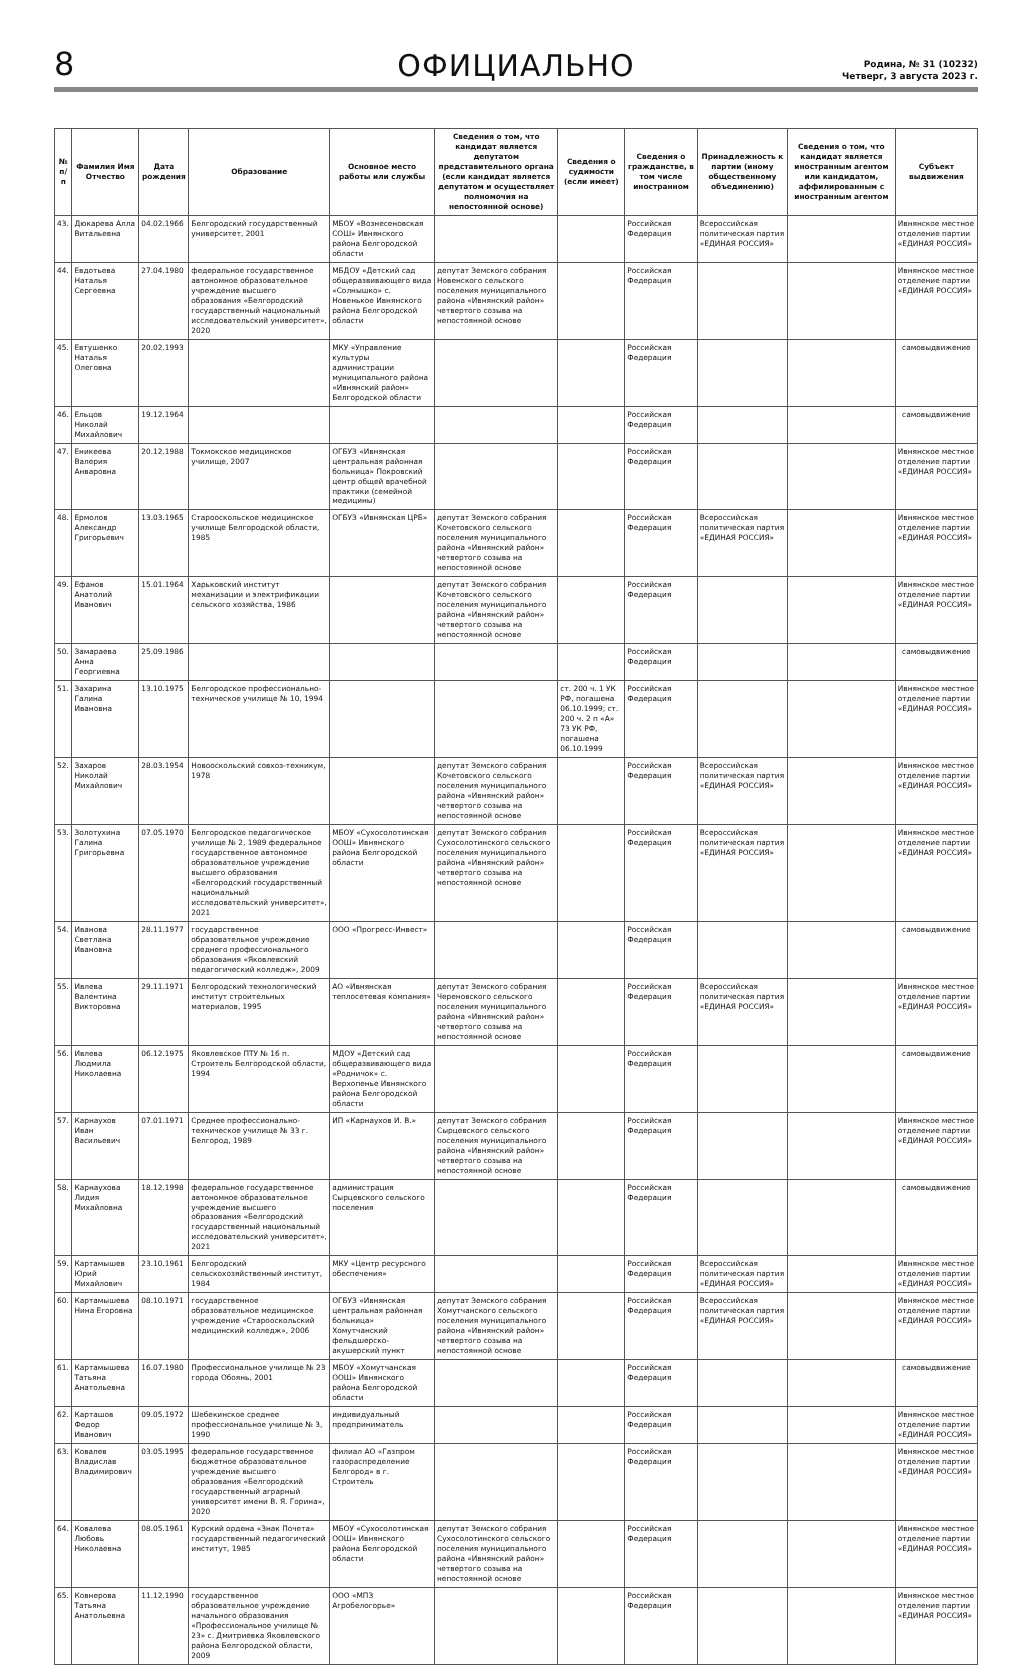8
ОФИЦИАЛЬНО
Родина, № 31 (10232)
Четверг, 3 августа 2023 г.
| № п/п | Фамилия Имя Отчество | Дата рождения | Образование | Основное место работы или службы | Сведения о том, что кандидат является депутатом представительного органа (если кандидат является депутатом и осуществляет полномочия на непостоянной основе) | Сведения о судимости (если имеет) | Сведения о гражданстве, в том числе иностранном | Принадлежность к партии (иному общественному объединению) | Сведения о том, что кандидат является иностранным агентом или кандидатом, аффилированным с иностранным агентом | Субъект выдвижения |
| --- | --- | --- | --- | --- | --- | --- | --- | --- | --- | --- |
| 43. | Дюкарева Алла Витальевна | 04.02.1966 | Белгородский государственный университет, 2001 | МБОУ «Вознесеновская СОШ» Ивнянского района Белгородской области | | | Российская Федерация | Всероссийская политическая партия «ЕДИНАЯ РОССИЯ» | | Ивнянское местное отделение партии «ЕДИНАЯ РОССИЯ» |
| 44. | Евдотьева Наталья Сергеевна | 27.04.1980 | федеральное государственное автономное образовательное учреждение высшего образования «Белгородский государственный национальный исследовательский университет», 2020 | МБДОУ «Детский сад общеразвивающего вида «Солнышко» с. Новенькое Ивнянского района Белгородской области | депутат Земского собрания Новенского сельского поселения муниципального района «Ивнянский район» четвертого созыва на непостоянной основе | | Российская Федерация | | | Ивнянское местное отделение партии «ЕДИНАЯ РОССИЯ» |
| 45. | Евтушенко Наталья Олеговна | 20.02.1993 | | МКУ «Управление культуры администрации муниципального района «Ивнянский район» Белгородской области | | | Российская Федерация | | | самовыдвижение |
| 46. | Ельцов Николай Михайлович | 19.12.1964 | | | | | Российская Федерация | | | самовыдвижение |
| 47. | Еникеева Валерия Анваровна | 20.12.1988 | Токмокское медицинское училище, 2007 | ОГБУЗ «Ивнянская центральная районная больница» Покровский центр общей врачебной практики (семейной медицины) | | | Российская Федерация | | | Ивнянское местное отделение партии «ЕДИНАЯ РОССИЯ» |
| 48. | Ермолов Александр Григорьевич | 13.03.1965 | Старооскольское медицинское училище Белгородской области, 1985 | ОГБУЗ «Ивнянская ЦРБ» | депутат Земского собрания Кочетовского сельского поселения муниципального района «Ивнянский район» четвертого созыва на непостоянной основе | | Российская Федерация | Всероссийская политическая партия «ЕДИНАЯ РОССИЯ» | | Ивнянское местное отделение партии «ЕДИНАЯ РОССИЯ» |
| 49. | Ефанов Анатолий Иванович | 15.01.1964 | Харьковский институт механизации и электрификации сельского хозяйства, 1986 | | депутат Земского собрания Кочетовского сельского поселения муниципального района «Ивнянский район» четвертого созыва на непостоянной основе | | Российская Федерация | | | Ивнянское местное отделение партии «ЕДИНАЯ РОССИЯ» |
| 50. | Замараева Анна Георгиевна | 25.09.1986 | | | | | Российская Федерация | | | самовыдвижение |
| 51. | Захарина Галина Ивановна | 13.10.1975 | Белгородское профессионально-техническое училище № 10, 1994 | | | ст. 200 ч. 1 УК РФ, погашена 06.10.1999; ст. 200 ч. 2 п «А» 73 УК РФ, погашена 06.10.1999 | Российская Федерация | | | Ивнянское местное отделение партии «ЕДИНАЯ РОССИЯ» |
| 52. | Захаров Николай Михайлович | 28.03.1954 | Новооскольский совхоз-техникум, 1978 | | депутат Земского собрания Кочетовского сельского поселения муниципального района «Ивнянский район» четвертого созыва на непостоянной основе | | Российская Федерация | Всероссийская политическая партия «ЕДИНАЯ РОССИЯ» | | Ивнянское местное отделение партии «ЕДИНАЯ РОССИЯ» |
| 53. | Золотухина Галина Григорьевна | 07.05.1970 | Белгородское педагогическое училище № 2, 1989 федеральное государственное автономное образовательное учреждение высшего образования «Белгородский государственный национальный исследовательский университет», 2021 | МБОУ «Сухосолотинская ООШ» Ивнянского района Белгородской области | депутат Земского собрания Сухосолотинского сельского поселения муниципального района «Ивнянский район» четвертого созыва на непостоянной основе | | Российская Федерация | Всероссийская политическая партия «ЕДИНАЯ РОССИЯ» | | Ивнянское местное отделение партии «ЕДИНАЯ РОССИЯ» |
| 54. | Иванова Светлана Ивановна | 28.11.1977 | государственное образовательное учреждение среднего профессионального образования «Яковлевский педагогический колледж», 2009 | ООО «Прогресс-Инвест» | | | Российская Федерация | | | самовыдвижение |
| 55. | Ивлева Валентина Викторовна | 29.11.1971 | Белгородский технологический институт строительных материалов, 1995 | АО «Ивнянская теплосетевая компания» | депутат Земского собрания Череновского сельского поселения муниципального района «Ивнянский район» четвертого созыва на непостоянной основе | | Российская Федерация | Всероссийская политическая партия «ЕДИНАЯ РОССИЯ» | | Ивнянское местное отделение партии «ЕДИНАЯ РОССИЯ» |
| 56. | Ивлева Людмила Николаевна | 06.12.1975 | Яковлевское ПТУ № 16 п. Строитель Белгородской области, 1994 | МДОУ «Детский сад общеразвивающего вида «Родничок» с. Верхопенье Ивнянского района Белгородской области | | | Российская Федерация | | | самовыдвижение |
| 57. | Карнаухов Иван Васильевич | 07.01.1971 | Среднее профессионально-техническое училище № 33 г. Белгород, 1989 | ИП «Карнаухов И. В.» | депутат Земского собрания Сырцевского сельского поселения муниципального района «Ивнянский район» четвертого созыва на непостоянной основе | | Российская Федерация | | | Ивнянское местное отделение партии «ЕДИНАЯ РОССИЯ» |
| 58. | Карнаухова Лидия Михайловна | 18.12.1998 | федеральное государственное автономное образовательное учреждение высшего образования «Белгородский государственный национальный исследовательский университет», 2021 | администрация Сырцевского сельского поселения | | | Российская Федерация | | | самовыдвижение |
| 59. | Картамышев Юрий Михайлович | 23.10.1961 | Белгородский сельскохозяйственный институт, 1984 | МКУ «Центр ресурсного обеспечения» | | | Российская Федерация | Всероссийская политическая партия «ЕДИНАЯ РОССИЯ» | | Ивнянское местное отделение партии «ЕДИНАЯ РОССИЯ» |
| 60. | Картамышева Нина Егоровна | 08.10.1971 | государственное образовательное медицинское учреждение «Старооскольский медицинский колледж», 2006 | ОГБУЗ «Ивнянская центральная районная больница» Хомутчанский фельдшерско-акушерский пункт | депутат Земского собрания Хомутчанского сельского поселения муниципального района «Ивнянский район» четвертого созыва на непостоянной основе | | Российская Федерация | Всероссийская политическая партия «ЕДИНАЯ РОССИЯ» | | Ивнянское местное отделение партии «ЕДИНАЯ РОССИЯ» |
| 61. | Картамышева Татьяна Анатольевна | 16.07.1980 | Профессиональное училище № 23 города Обоянь, 2001 | МБОУ «Хомутчанская ООШ» Ивнянского района Белгородской области | | | Российская Федерация | | | самовыдвижение |
| 62. | Карташов Федор Иванович | 09.05.1972 | Шебекинское среднее профессиональное училище № 3, 1990 | индивидуальный предприниматель | | | Российская Федерация | | | Ивнянское местное отделение партии «ЕДИНАЯ РОССИЯ» |
| 63. | Ковалев Владислав Владимирович | 03.05.1995 | федеральное государственное бюджетное образовательное учреждение высшего образования «Белгородский государственный аграрный университет имени В. Я. Горина», 2020 | филиал АО «Газпром газораспределение Белгород» в г. Строитель | | | Российская Федерация | | | Ивнянское местное отделение партии «ЕДИНАЯ РОССИЯ» |
| 64. | Ковалева Любовь Николаевна | 08.05.1961 | Курский ордена «Знак Почета» государственный педагогический институт, 1985 | МБОУ «Сухосолотинская ООШ» Ивнянского района Белгородской области | депутат Земского собрания Сухосолотинского сельского поселения муниципального района «Ивнянский район» четвертого созыва на непостоянной основе | | Российская Федерация | | | Ивнянское местное отделение партии «ЕДИНАЯ РОССИЯ» |
| 65. | Ковнерова Татьяна Анатольевна | 11.12.1990 | государственное образовательное учреждение начального образования «Профессиональное училище № 23» с. Дмитриевка Яковлевского района Белгородской области, 2009 | ООО «МПЗ Агробелогорье» | | | Российская Федерация | | | Ивнянское местное отделение партии «ЕДИНАЯ РОССИЯ» |